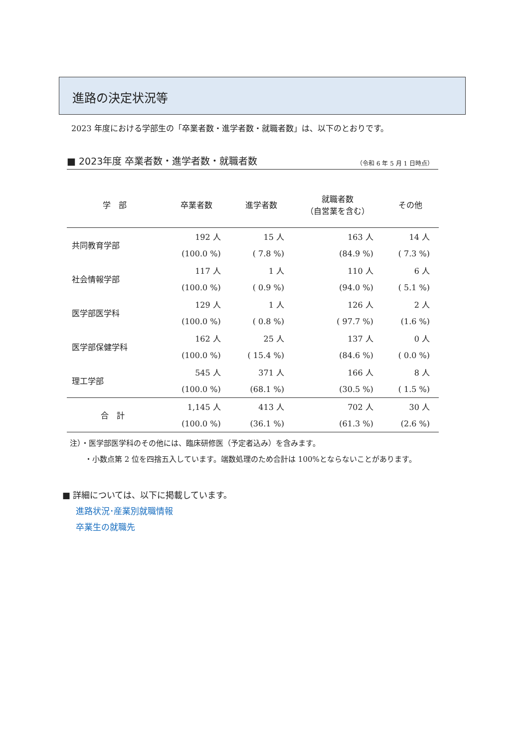進路の決定状況等
2023 年度における学部生の「卒業者数・進学者数・就職者数」は、以下のとおりです。
■ 2023年度 卒業者数・進学者数・就職者数 （令和 6 年 5 月 1 日時点）
| 学 部 | 卒業者数 | 進学者数 | 就職者数 （自営業を含む） | その他 |
| --- | --- | --- | --- | --- |
| 共同教育学部 | 192 人 | 15 人 | 163 人 | 14 人 |
| | (100.0 %) | ( 7.8 %) | (84.9 %) | ( 7.3 %) |
| 社会情報学部 | 117 人 | 1 人 | 110 人 | 6 人 |
| | (100.0 %) | ( 0.9 %) | (94.0 %) | ( 5.1 %) |
| 医学部医学科 | 129 人 | 1 人 | 126 人 | 2 人 |
| | (100.0 %) | ( 0.8 %) | ( 97.7 %) | (1.6 %) |
| 医学部保健学科 | 162 人 | 25 人 | 137 人 | 0 人 |
| | (100.0 %) | ( 15.4 %) | (84.6 %) | ( 0.0 %) |
| 理工学部 | 545 人 | 371 人 | 166 人 | 8 人 |
| | (100.0 %) | (68.1 %) | (30.5 %) | ( 1.5 %) |
| 合 計 | 1,145 人 | 413 人 | 702 人 | 30 人 |
| | (100.0 %) | (36.1 %) | (61.3 %) | (2.6 %) |
注）・医学部医学科のその他には、臨床研修医（予定者込み）を含みます。
　　・小数点第 2 位を四捨五入しています。端数処理のため合計は 100%とならないことがあります。
■ 詳細については、以下に掲載しています。
進路状況･産業別就職情報
卒業生の就職先